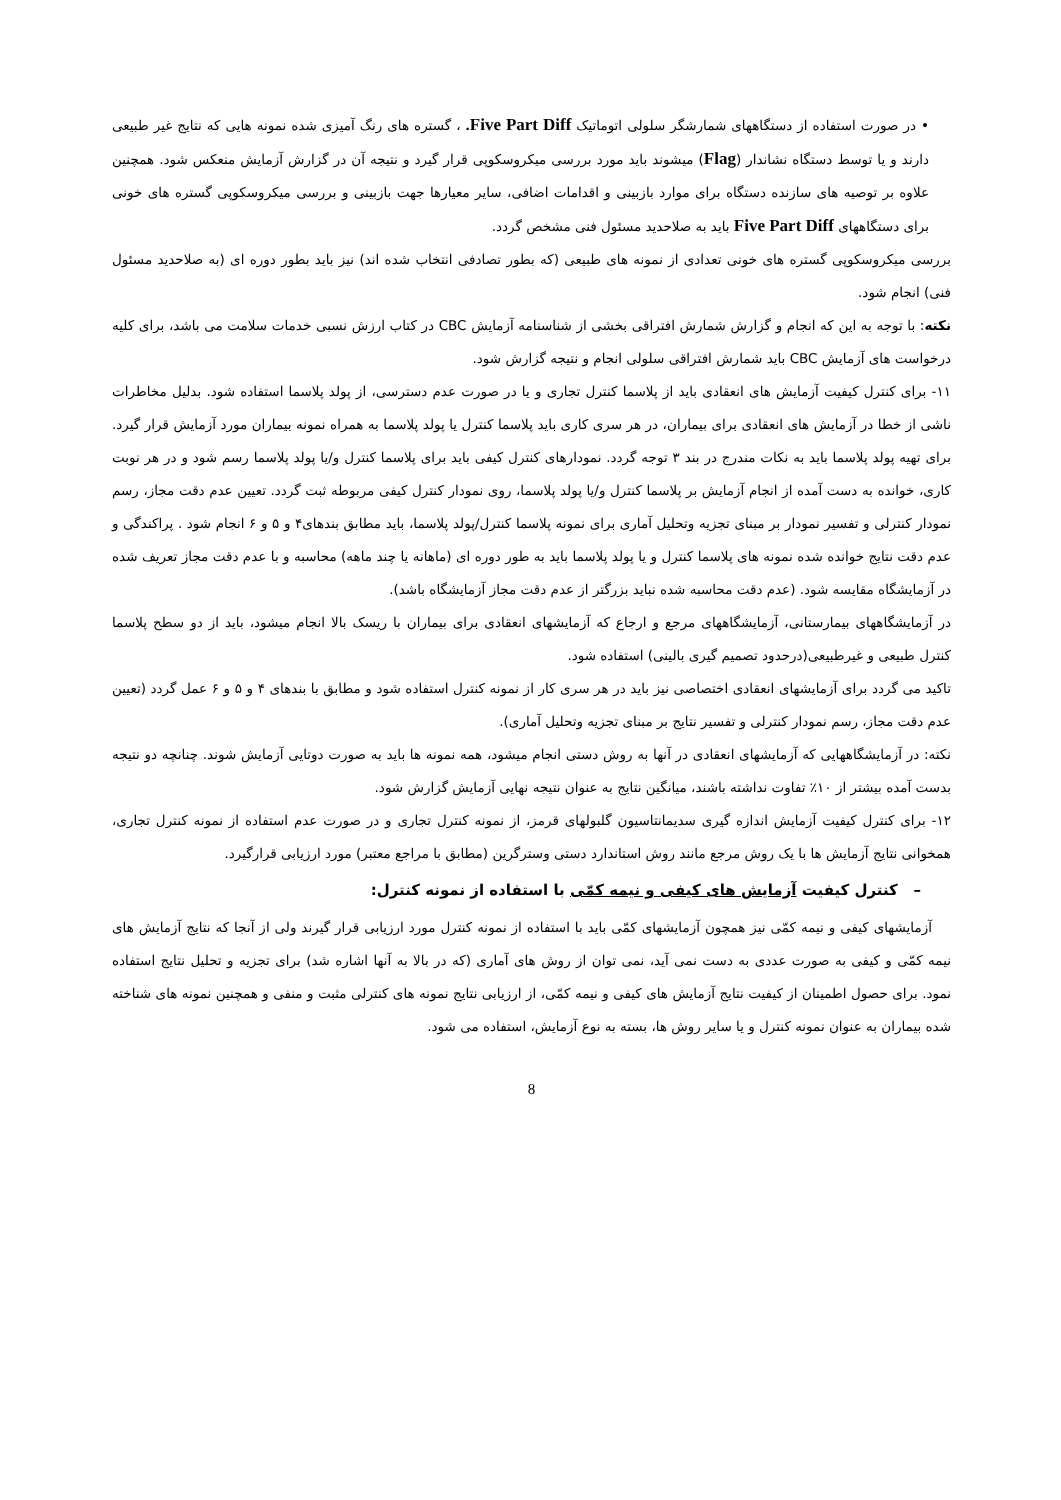• در صورت استفاده از دستگاههای شمارشگر سلولی اتوماتیک Five Part Diff. ، گستره های رنگ آمیزی شده نمونه هایی که نتایج غیر طبیعی دارند و یا توسط دستگاه نشاندار (Flag) میشوند باید مورد بررسی میکروسکوپی قرار گیرد و نتیجه آن در گزارش آزمایش منعکس شود. همچنین علاوه بر توصیه های سازنده دستگاه برای موارد بازبینی و اقدامات اضافی، سایر معیارها جهت بازبینی و بررسی میکروسکوپی گستره های خونی برای دستگاههای Five Part Diff باید به صلاحدید مسئول فنی مشخص گردد.
بررسی میکروسکوپی گستره های خونی تعدادی از نمونه های طبیعی (که بطور تصادفی انتخاب شده اند) نیز باید بطور دوره ای (به صلاحدید مسئول فنی) انجام شود.
نکته: با توجه به این که انجام و گزارش شمارش افتراقی بخشی از شناسنامه آزمایش CBC در کتاب ارزش نسبی خدمات سلامت می باشد، برای کلیه درخواست های آزمایش CBC باید شمارش افتراقی سلولی انجام و نتیجه گزارش شود.
۱۱- برای کنترل کیفیت آزمایش های انعقادی باید از پلاسما کنترل تجاری و یا در صورت عدم دسترسی، از پولد پلاسما استفاده شود. بدلیل مخاطرات ناشی از خطا در آزمایش های انعقادی برای بیماران، در هر سری کاری باید پلاسما کنترل یا پولد پلاسما به همراه نمونه بیماران مورد آزمایش قرار گیرد. برای تهیه پولد پلاسما باید به نکات مندرج در بند ۳ توجه گردد. نمودارهای کنترل کیفی باید برای پلاسما کنترل و/یا پولد پلاسما رسم شود و در هر نوبت کاری، خوانده به دست آمده از انجام آزمایش بر پلاسما کنترل و/یا پولد پلاسما، روی نمودار کنترل کیفی مربوطه ثبت گردد. تعیین عدم دقت مجاز، رسم نمودار کنترلی و تفسیر نمودار بر مبنای تجزیه وتحلیل آماری برای نمونه پلاسما کنترل/پولد پلاسما، باید مطابق بندهای۴ و ۵ و ۶ انجام شود . پراکندگی و عدم دقت نتایج خوانده شده نمونه های پلاسما کنترل و یا پولد پلاسما باید به طور دوره ای (ماهانه یا چند ماهه) محاسبه و با عدم دقت مجاز تعریف شده در آزمایشگاه مقایسه شود. (عدم دقت محاسبه شده نباید بزرگتر از عدم دقت مجاز آزمایشگاه باشد).
در آزمایشگاههای بیمارستانی، آزمایشگاههای مرجع و ارجاع که آزمایشهای انعقادی برای بیماران با ریسک بالا انجام میشود، باید از دو سطح پلاسما کنترل طبیعی و غیرطبیعی(درحدود تصمیم گیری بالینی) استفاده شود.
تاکید می گردد برای آزمایشهای انعقادی اختصاصی نیز باید در هر سری کار از نمونه کنترل استفاده شود و مطابق با بندهای ۴ و ۵ و ۶ عمل گردد (تعیین عدم دقت مجاز، رسم نمودار کنترلی و تفسیر نتایج بر مبنای تجزیه وتحلیل آماری).
نکته: در آزمایشگاههایی که آزمایشهای انعقادی در آنها به روش دستی انجام میشود، همه نمونه ها باید به صورت دوتایی آزمایش شوند. چنانچه دو نتیجه بدست آمده بیشتر از ۱۰٪ تفاوت نداشته باشند، میانگین نتایج به عنوان نتیجه نهایی آزمایش گزارش شود.
۱۲- برای کنترل کیفیت آزمایش اندازه گیری سدیمانتاسیون گلبولهای قرمز، از نمونه کنترل تجاری و در صورت عدم استفاده از نمونه کنترل تجاری، همخوانی نتایج آزمایش ها با یک روش مرجع مانند روش استاندارد دستی وسترگرین (مطابق با مراجع معتبر) مورد ارزیابی قرارگیرد.
– کنترل کیفیت آزمایش های کیفی و نیمه کمّی با استفاده از نمونه کنترل:
آزمایشهای کیفی و نیمه کمّی نیز همچون آزمایشهای کمّی باید با استفاده از نمونه کنترل مورد ارزیابی قرار گیرند ولی از آنجا که نتایج آزمایش های نیمه کمّی و کیفی به صورت عددی به دست نمی آید، نمی توان از روش های آماری (که در بالا به آنها اشاره شد) برای تجزیه و تحلیل نتایج استفاده نمود. برای حصول اطمینان از کیفیت نتایج آزمایش های کیفی و نیمه کمّی، از ارزیابی نتایج نمونه های کنترلی مثبت و منفی و همچنین نمونه های شناخته شده بیماران به عنوان نمونه کنترل و یا سایر روش ها، بسته به نوع آزمایش، استفاده می شود.
8